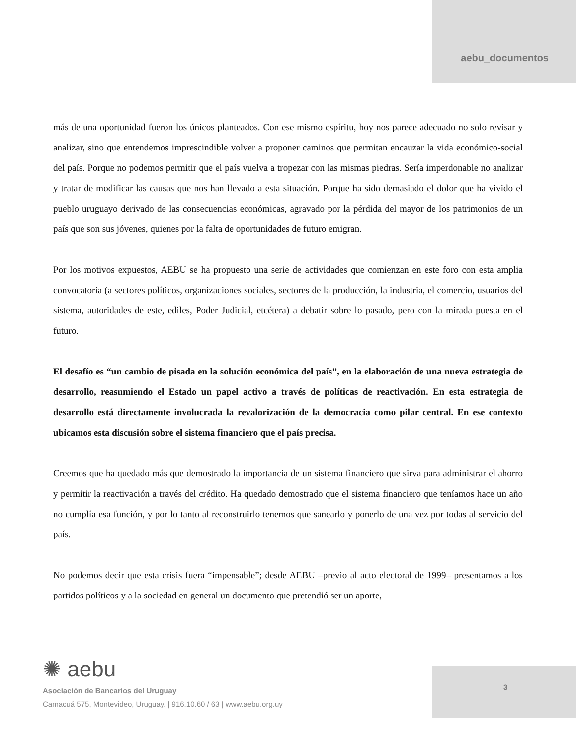aebu_documentos
más de una oportunidad fueron los únicos planteados. Con ese mismo espíritu, hoy nos parece adecuado no solo revisar y analizar, sino que entendemos imprescindible volver a proponer caminos que permitan encauzar la vida económico-social del país. Porque no podemos permitir que el país vuelva a tropezar con las mismas piedras. Sería imperdonable no analizar y tratar de modificar las causas que nos han llevado a esta situación. Porque ha sido demasiado el dolor que ha vivido el pueblo uruguayo derivado de las consecuencias económicas, agravado por la pérdida del mayor de los patrimonios de un país que son sus jóvenes, quienes por la falta de oportunidades de futuro emigran.
Por los motivos expuestos, AEBU se ha propuesto una serie de actividades que comienzan en este foro con esta amplia convocatoria (a sectores políticos, organizaciones sociales, sectores de la producción, la industria, el comercio, usuarios del sistema, autoridades de este, ediles, Poder Judicial, etcétera) a debatir sobre lo pasado, pero con la mirada puesta en el futuro.
El desafío es “un cambio de pisada en la solución económica del país”, en la elaboración de una nueva estrategia de desarrollo, reasumiendo el Estado un papel activo a través de políticas de reactivación. En esta estrategia de desarrollo está directamente involucrada la revalorización de la democracia como pilar central. En ese contexto ubicamos esta discusión sobre el sistema financiero que el país precisa.
Creemos que ha quedado más que demostrado la importancia de un sistema financiero que sirva para administrar el ahorro y permitir la reactivación a través del crédito. Ha quedado demostrado que el sistema financiero que teníamos hace un año no cumplía esa función, y por lo tanto al reconstruirlo tenemos que sanearlo y ponerlo de una vez por todas al servicio del país.
No podemos decir que esta crisis fuera “impensable”; desde AEBU –previo al acto electoral de 1999– presentamos a los partidos políticos y a la sociedad en general un documento que pretendió ser un aporte,
3
✺ aebu
Asociación de Bancarios del Uruguay
Camacuá 575, Montevideo, Uruguay. | 916.10.60 / 63 | www.aebu.org.uy